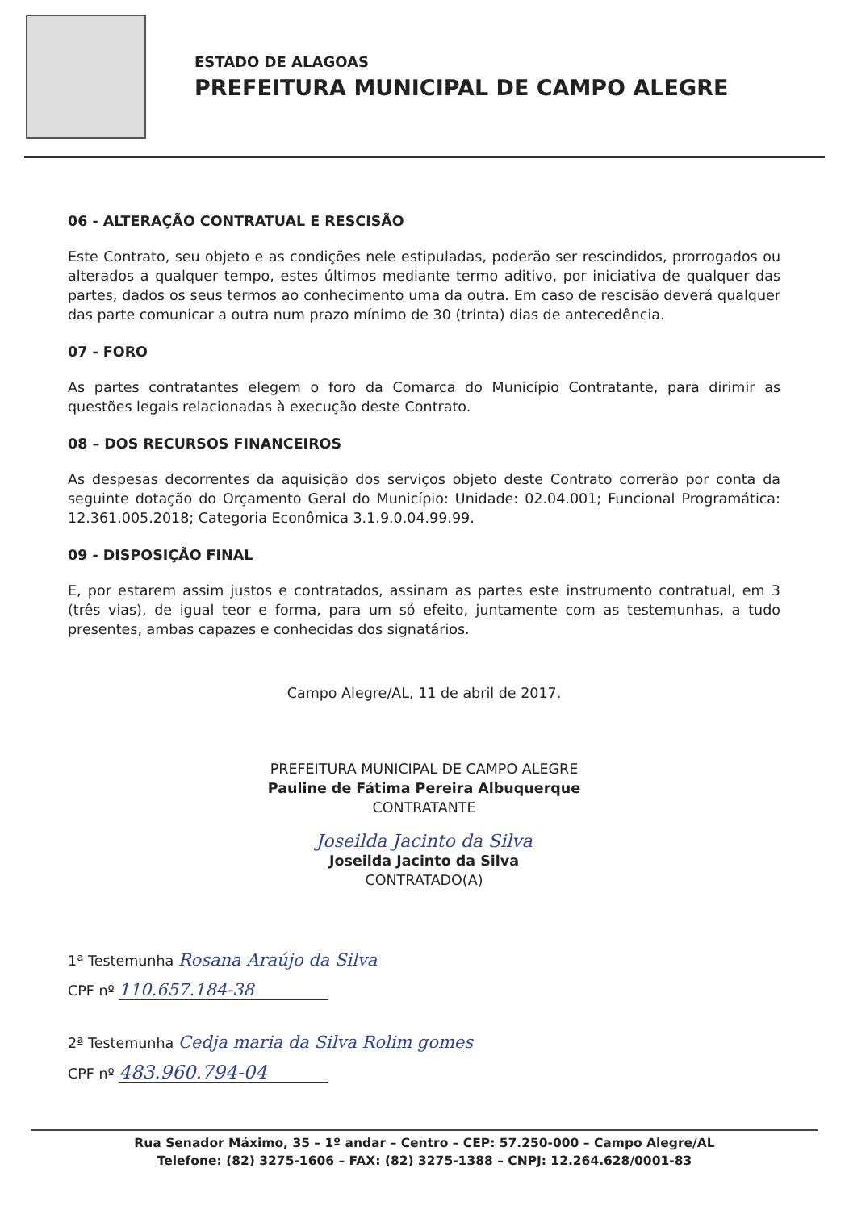ESTADO DE ALAGOAS
PREFEITURA MUNICIPAL DE CAMPO ALEGRE
06 - ALTERAÇÃO CONTRATUAL E RESCISÃO
Este Contrato, seu objeto e as condições nele estipuladas, poderão ser rescindidos, prorrogados ou alterados a qualquer tempo, estes últimos mediante termo aditivo, por iniciativa de qualquer das partes, dados os seus termos ao conhecimento uma da outra. Em caso de rescisão deverá qualquer das parte comunicar a outra num prazo mínimo de 30 (trinta) dias de antecedência.
07 - FORO
As partes contratantes elegem o foro da Comarca do Município Contratante, para dirimir as questões legais relacionadas à execução deste Contrato.
08 – DOS RECURSOS FINANCEIROS
As despesas decorrentes da aquisição dos serviços objeto deste Contrato correrão por conta da seguinte dotação do Orçamento Geral do Município: Unidade: 02.04.001; Funcional Programática: 12.361.005.2018; Categoria Econômica 3.1.9.0.04.99.99.
09 - DISPOSIÇÃO FINAL
E, por estarem assim justos e contratados, assinam as partes este instrumento contratual, em 3 (três vias), de igual teor e forma, para um só efeito, juntamente com as testemunhas, a tudo presentes, ambas capazes e conhecidas dos signatários.
Campo Alegre/AL, 11 de abril de 2017.
PREFEITURA MUNICIPAL DE CAMPO ALEGRE
Pauline de Fátima Pereira Albuquerque
CONTRATANTE
Joseilda Jacinto da Silva
Joseilda Jacinto da Silva
CONTRATADO(A)
1ª Testemunha Rosana Araújo da Silva
CPF nº 110.657.184-38
2ª Testemunha Cedja maria da Silva Rolim gomes
CPF nº 483.960.794-04
Rua Senador Máximo, 35 – 1º andar – Centro – CEP: 57.250-000 – Campo Alegre/AL
Telefone: (82) 3275-1606 – FAX: (82) 3275-1388 – CNPJ: 12.264.628/0001-83